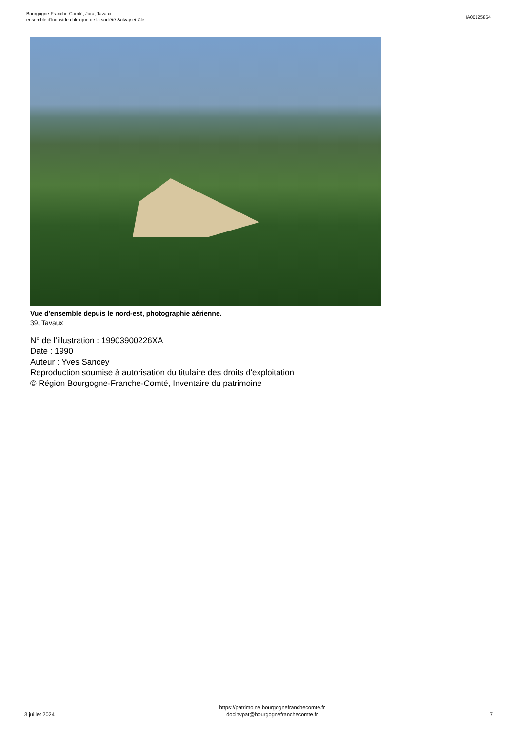Bourgogne-Franche-Comté, Jura, Tavaux
ensemble d'industrie chimique de la société Solvay et Cie
IA00125864
Vue d'ensemble depuis le nord-est, photographie aérienne.
39, Tavaux
N° de l’illustration : 19903900226XA
Date : 1990
Auteur : Yves Sancey
Reproduction soumise à autorisation du titulaire des droits d'exploitation
© Région Bourgogne-Franche-Comté, Inventaire du patrimoine
3 juillet 2024
https://patrimoine.bourgognefranchecomte.fr
docinvpat@bourgognefranchecomte.fr
7